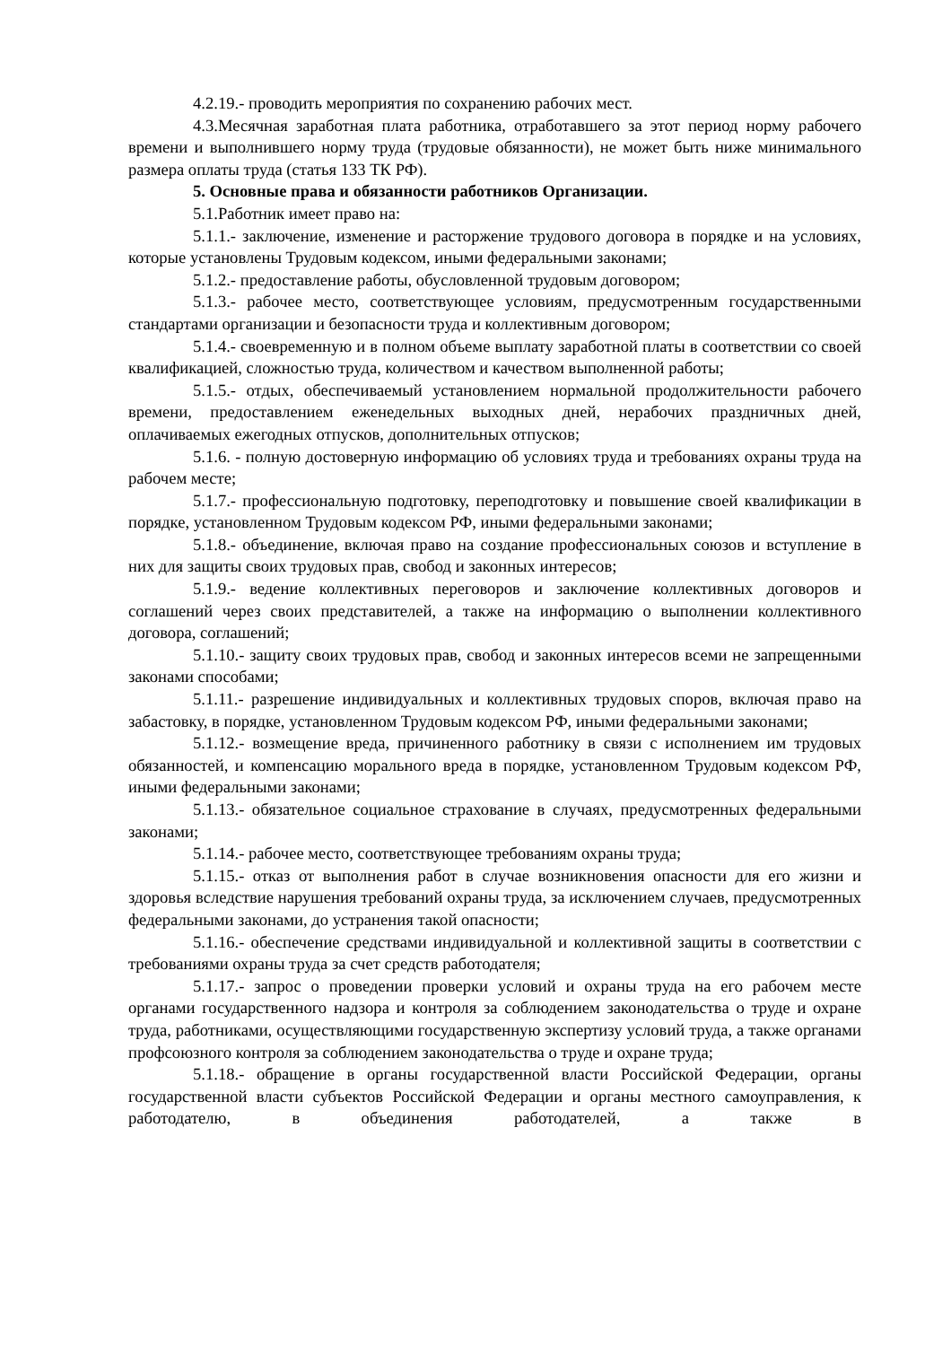4.2.19.- проводить мероприятия по сохранению рабочих мест.
4.3.Месячная заработная плата работника, отработавшего за этот период норму рабочего времени и выполнившего норму труда (трудовые обязанности), не может быть ниже минимального размера оплаты труда (статья 133 ТК РФ).
5. Основные права и обязанности работников Организации.
5.1.Работник имеет право на:
5.1.1.- заключение, изменение и расторжение трудового договора в порядке и на условиях, которые установлены Трудовым кодексом, иными федеральными законами;
5.1.2.- предоставление работы, обусловленной трудовым договором;
5.1.3.- рабочее место, соответствующее условиям, предусмотренным государственными стандартами организации и безопасности труда и коллективным договором;
5.1.4.- своевременную и в полном объеме выплату заработной платы в соответствии со своей квалификацией, сложностью труда, количеством и качеством выполненной работы;
5.1.5.- отдых, обеспечиваемый установлением нормальной продолжительности рабочего времени, предоставлением еженедельных выходных дней, нерабочих праздничных дней, оплачиваемых ежегодных отпусков, дополнительных отпусков;
5.1.6. - полную достоверную информацию об условиях труда и требованиях охраны труда на рабочем месте;
5.1.7.- профессиональную подготовку, переподготовку и повышение своей квалификации в порядке, установленном Трудовым кодексом РФ, иными федеральными законами;
5.1.8.- объединение, включая право на создание профессиональных союзов и вступление в них для защиты своих трудовых прав, свобод и законных интересов;
5.1.9.- ведение коллективных переговоров и заключение коллективных договоров и соглашений через своих представителей, а также на информацию о выполнении коллективного договора, соглашений;
5.1.10.- защиту своих трудовых прав, свобод и законных интересов всеми не запрещенными законами способами;
5.1.11.- разрешение индивидуальных и коллективных трудовых споров, включая право на забастовку, в порядке, установленном Трудовым кодексом РФ, иными федеральными законами;
5.1.12.- возмещение вреда, причиненного работнику в связи с исполнением им трудовых обязанностей, и компенсацию морального вреда в порядке, установленном Трудовым кодексом РФ, иными федеральными законами;
5.1.13.- обязательное социальное страхование в случаях, предусмотренных федеральными законами;
5.1.14.- рабочее место, соответствующее требованиям охраны труда;
5.1.15.- отказ от выполнения работ в случае возникновения опасности для его жизни и здоровья вследствие нарушения требований охраны труда, за исключением случаев, предусмотренных федеральными законами, до устранения такой опасности;
5.1.16.- обеспечение средствами индивидуальной и коллективной защиты в соответствии с требованиями охраны труда за счет средств работодателя;
5.1.17.- запрос о проведении проверки условий и охраны труда на его рабочем месте органами государственного надзора и контроля за соблюдением законодательства о труде и охране труда, работниками, осуществляющими государственную экспертизу условий труда, а также органами профсоюзного контроля за соблюдением законодательства о труде и охране труда;
5.1.18.- обращение в органы государственной власти Российской Федерации, органы государственной власти субъектов Российской Федерации и органы местного самоуправления, к работодателю, в объединения работодателей, а также в